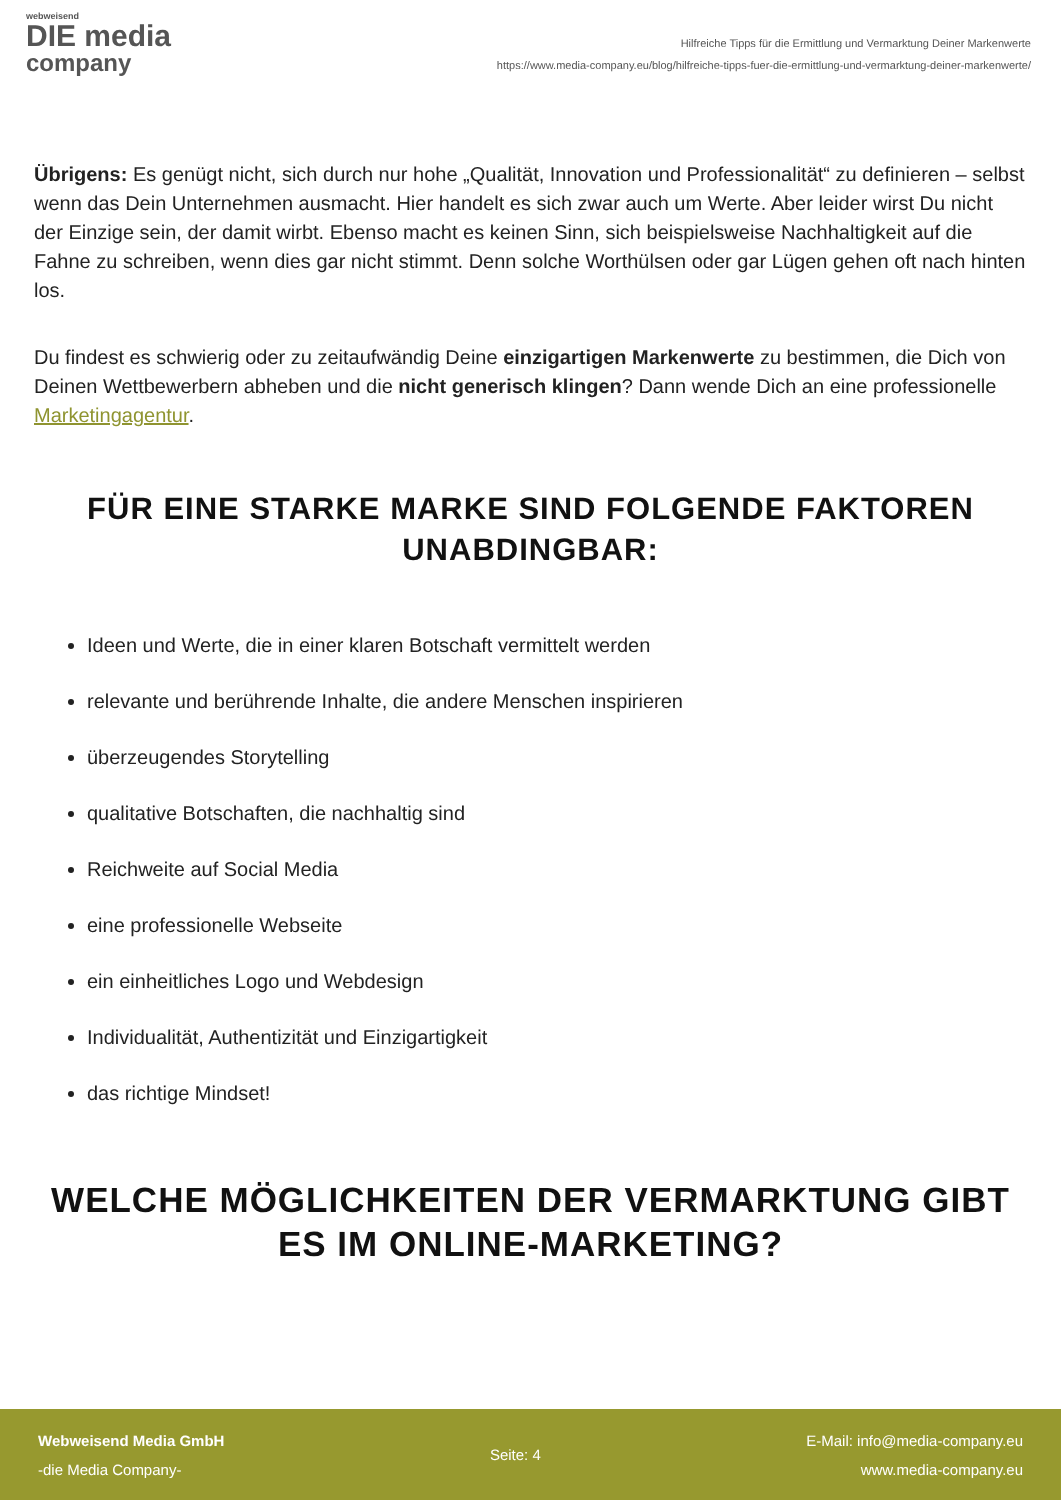webweisend
DIE media
company
Hilfreiche Tipps für die Ermittlung und Vermarktung Deiner Markenwerte
https://www.media-company.eu/blog/hilfreiche-tipps-fuer-die-ermittlung-und-vermarktung-deiner-markenwerte/
Übrigens: Es genügt nicht, sich durch nur hohe „Qualität, Innovation und Professionalität“ zu definieren – selbst wenn das Dein Unternehmen ausmacht. Hier handelt es sich zwar auch um Werte. Aber leider wirst Du nicht der Einzige sein, der damit wirbt. Ebenso macht es keinen Sinn, sich beispielsweise Nachhaltigkeit auf die Fahne zu schreiben, wenn dies gar nicht stimmt. Denn solche Worthülsen oder gar Lügen gehen oft nach hinten los.
Du findest es schwierig oder zu zeitaufwändig Deine einzigartigen Markenwerte zu bestimmen, die Dich von Deinen Wettbewerbern abheben und die nicht generisch klingen? Dann wende Dich an eine professionelle Marketingagentur.
FÜR EINE STARKE MARKE SIND FOLGENDE FAKTOREN UNABDINGBAR:
Ideen und Werte, die in einer klaren Botschaft vermittelt werden
relevante und berührende Inhalte, die andere Menschen inspirieren
überzeugendes Storytelling
qualitative Botschaften, die nachhaltig sind
Reichweite auf Social Media
eine professionelle Webseite
ein einheitliches Logo und Webdesign
Individualität, Authentizität und Einzigartigkeit
das richtige Mindset!
WELCHE MÖGLICHKEITEN DER VERMARKTUNG GIBT ES IM ONLINE-MARKETING?
Webweisend Media GmbH
-die Media Company-
Seite: 4
E-Mail: info@media-company.eu
www.media-company.eu